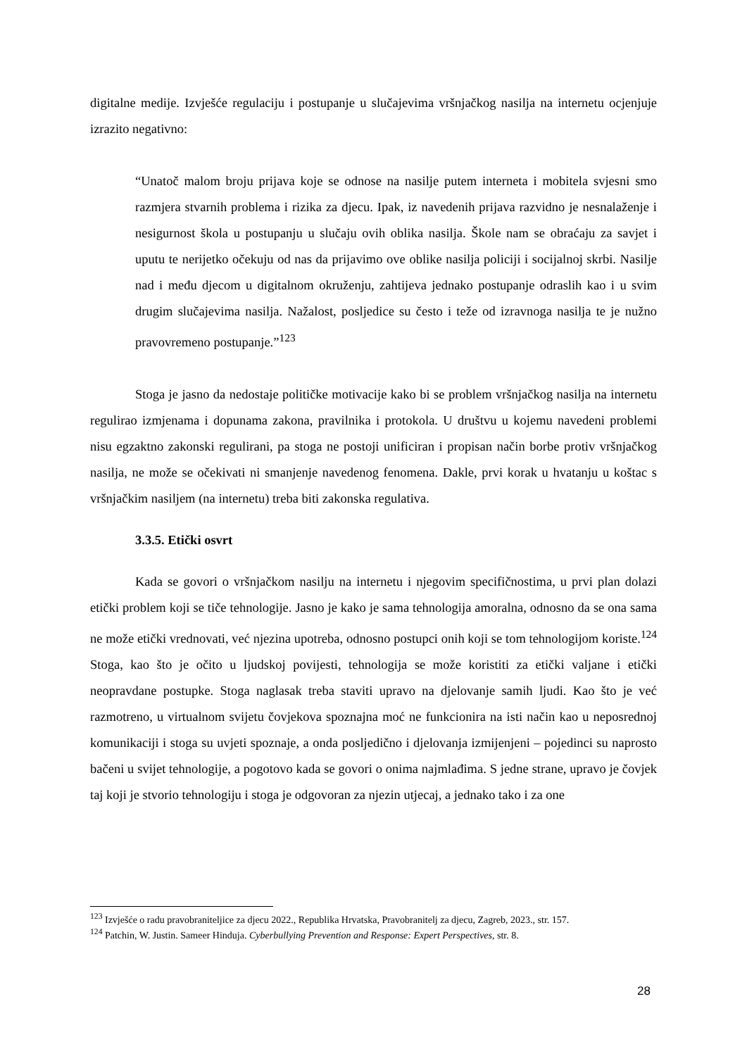digitalne medije. Izvješće regulaciju i postupanje u slučajevima vršnjačkog nasilja na internetu ocjenjuje izrazito negativno:
“Unatoč malom broju prijava koje se odnose na nasilje putem interneta i mobitela svjesni smo razmjera stvarnih problema i rizika za djecu. Ipak, iz navedenih prijava razvidno je nesnalaženje i nesigurnost škola u postupanju u slučaju ovih oblika nasilja. Škole nam se obraćaju za savjet i uputu te nerijetko očekuju od nas da prijavimo ove oblike nasilja policiji i socijalnoj skrbi. Nasilje nad i među djecom u digitalnom okruženju, zahtijeva jednako postupanje odraslih kao i u svim drugim slučajevima nasilja. Nažalost, posljedice su često i teže od izravnoga nasilja te je nužno pravovremeno postupanje.”<sup>123</sup>
Stoga je jasno da nedostaje političke motivacije kako bi se problem vršnjačkog nasilja na internetu regulirao izmjenama i dopunama zakona, pravilnika i protokola. U društvu u kojemu navedeni problemi nisu egzaktno zakonski regulirani, pa stoga ne postoji unificiran i propisan način borbe protiv vršnjačkog nasilja, ne može se očekivati ni smanjenje navedenog fenomena. Dakle, prvi korak u hvatanju u koštac s vršnjačkim nasiljem (na internetu) treba biti zakonska regulativa.
3.3.5. Etički osvrt
Kada se govori o vršnjačkom nasilju na internetu i njegovim specifičnostima, u prvi plan dolazi etički problem koji se tiče tehnologije. Jasno je kako je sama tehnologija amoralna, odnosno da se ona sama ne može etički vrednovati, već njezina upotreba, odnosno postupci onih koji se tom tehnologijom koriste.<sup>124</sup> Stoga, kao što je očito u ljudskoj povijesti, tehnologija se može koristiti za etički valjane i etički neopravdane postupke. Stoga naglasak treba staviti upravo na djelovanje samih ljudi. Kao što je već razmotreno, u virtualnom svijetu čovjekova spoznajna moć ne funkcionira na isti način kao u neposrednoj komunikaciji i stoga su uvjeti spoznaje, a onda posljedično i djelovanja izmijenjeni – pojedinci su naprosto bačeni u svijet tehnologije, a pogotovo kada se govori o onima najmlađima. S jedne strane, upravo je čovjek taj koji je stvorio tehnologiju i stoga je odgovoran za njezin utjecaj, a jednako tako i za one
<sup>123</sup> Izvješće o radu pravobraniteljice za djecu 2022., Republika Hrvatska, Pravobranitelj za djecu, Zagreb, 2023., str. 157.
<sup>124</sup> Patchin, W. Justin. Sameer Hinduja. Cyberbullying Prevention and Response: Expert Perspectives, str. 8.
28